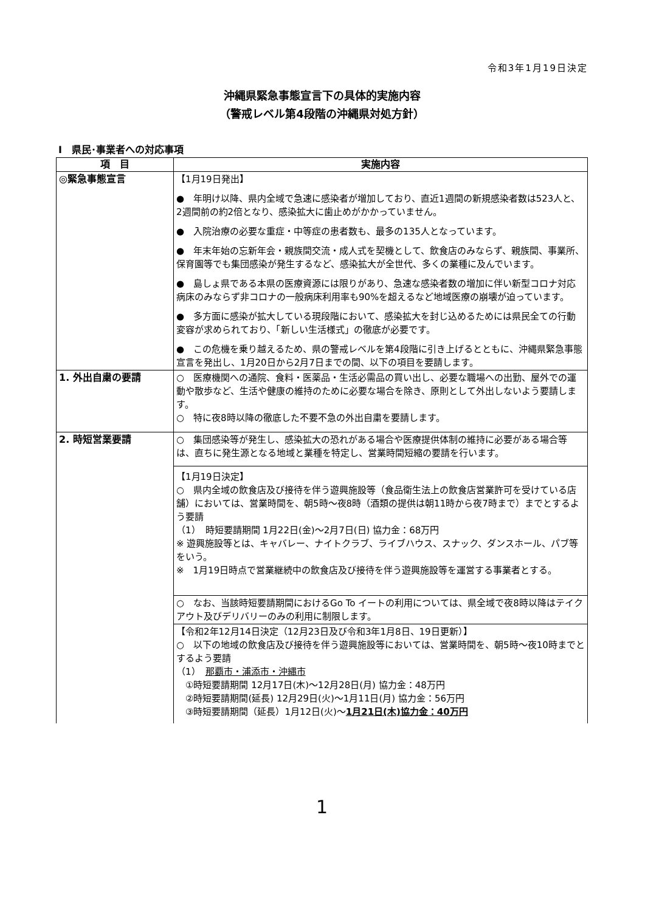令和3年1月19日決定
沖縄県緊急事態宣言下の具体的実施内容
（警戒レベル第4段階の沖縄県対処方針）
Ⅰ　県民･事業者への対応事項
| 項 目 | 実施内容 |
| --- | --- |
| ◎緊急事態宣言 | 【1月19日発出】 ● 年明け以降、県内全域で急速に感染者が増加しており、直近1週間の新規感染者数は523人と、2週間前の約2倍となり、感染拡大に歯止めがかかっていません。 ● 入院治療の必要な重症・中等症の患者数も、最多の135人となっています。 ● 年末年始の忘新年会・親族間交流・成人式を契機として、飲食店のみならず、親族間、事業所、保育園等でも集団感染が発生するなど、感染拡大が全世代、多くの業種に及んでいます。 ● 島しょ県である本県の医療資源には限りがあり、急速な感染者数の増加に伴い新型コロナ対応病床のみならず非コロナの一般病床利用率も90%を超えるなど地域医療の崩壊が迫っています。 ● 多方面に感染が拡大している現段階において、感染拡大を封じ込めるためには県民全ての行動変容が求められており、「新しい生活様式」の徹底が必要です。 ● この危機を乗り越えるため、県の警戒レベルを第4段階に引き上げるとともに、沖縄県緊急事態宣言を発出し、1月20日から2月7日までの間、以下の項目を要請します。 |
| 1. 外出自粛の要請 | ○ 医療機関への通院、食料・医薬品・生活必需品の買い出し、必要な職場への出勤、屋外での運動や散歩など、生活や健康の維持のために必要な場合を除き、原則として外出しないよう要請します。 ○ 特に夜8時以降の徹底した不要不急の外出自粛を要請します。 |
| 2. 時短営業要請 | ○ 集団感染等が発生し、感染拡大の恐れがある場合や医療提供体制の維持に必要がある場合等は、直ちに発生源となる地域と業種を特定し、営業時間短縮の要請を行います。 |
| | 【1月19日決定】 ○ 県内全域の飲食店及び接待を伴う遊興施設等（食品衛生法上の飲食店営業許可を受けている店舗）においては、営業時間を、朝5時～夜8時（酒類の提供は朝11時から夜7時まで）までとするよう要請 （1） 時短要請期間 1月22日(金)～2月7日(日) 協力金：68万円 ※ 遊興施設等とは、キャバレー、ナイトクラブ、ライブハウス、スナック、ダンスホール、パブ等をいう。 ※ 1月19日時点で営業継続中の飲食店及び接待を伴う遊興施設等を運営する事業者とする。 |
| | ○ なお、当該時短要請期間におけるGo To イートの利用については、県全域で夜8時以降はテイクアウト及びデリバリーのみの利用に制限します。 |
| | 【令和2年12月14日決定（12月23日及び令和3年1月8日、19日更新）】 ○ 以下の地域の飲食店及び接待を伴う遊興施設等においては、営業時間を、朝5時～夜10時までとするよう要請 （1） 那覇市・浦添市・沖縄市 ①時短要請期間 12月17日(木)～12月28日(月) 協力金：48万円 ②時短要請期間(延長) 12月29日(火)～1月11日(月) 協力金：56万円 ③時短要請期間（延長）1月12日(火)～ 1月21日(木)協力金：40万円 |
1